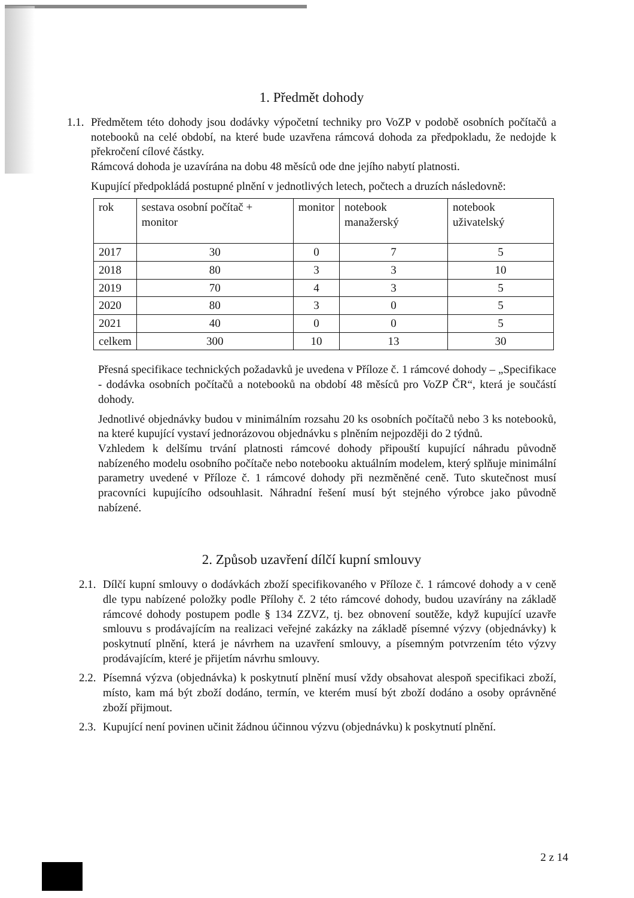1. Předmět dohody
1.1. Předmětem této dohody jsou dodávky výpočetní techniky pro VoZP v podobě osobních počítačů a notebooků na celé období, na které bude uzavřena rámcová dohoda za předpokladu, že nedojde k překročení cílové částky.
Rámcová dohoda je uzavírána na dobu 48 měsíců ode dne jejího nabytí platnosti.
Kupující předpokládá postupné plnění v jednotlivých letech, počtech a druzích následovně:
| rok | sestava osobní počítač + monitor | monitor | notebook manažerský | notebook uživatelský |
| --- | --- | --- | --- | --- |
| 2017 | 30 | 0 | 7 | 5 |
| 2018 | 80 | 3 | 3 | 10 |
| 2019 | 70 | 4 | 3 | 5 |
| 2020 | 80 | 3 | 0 | 5 |
| 2021 | 40 | 0 | 0 | 5 |
| celkem | 300 | 10 | 13 | 30 |
Přesná specifikace technických požadavků je uvedena v Příloze č. 1 rámcové dohody – „Specifikace - dodávka osobních počítačů a notebooků na období 48 měsíců pro VoZP ČR“, která je součástí dohody.
Jednotlivé objednávky budou v minimálním rozsahu 20 ks osobních počítačů nebo 3 ks notebooků, na které kupující vystaví jednorázovou objednávku s plněním nejpozději do 2 týdnů.
Vzhledem k delšímu trvání platnosti rámcové dohody připouští kupující náhradu původně nabízeného modelu osobního počítače nebo notebooku aktuálním modelem, který splňuje minimální parametry uvedené v Příloze č. 1 rámcové dohody při nezměněné ceně. Tuto skutečnost musí pracovníci kupujícího odsouhlasit. Náhradní řešení musí být stejného výrobce jako původně nabízené.
2. Způsob uzavření dílčí kupní smlouvy
2.1. Dílčí kupní smlouvy o dodávkách zboží specifikovaného v Příloze č. 1 rámcové dohody a v ceně dle typu nabízené položky podle Přílohy č. 2 této rámcové dohody, budou uzavírány na základě rámcové dohody postupem podle § 134 ZZVZ, tj. bez obnovení soutěže, když kupující uzavře smlouvu s prodávajícím na realizaci veřejné zakázky na základě písemné výzvy (objednávky) k poskytnutí plnění, která je návrhem na uzavření smlouvy, a písemným potvrzením této výzvy prodávajícím, které je přijetím návrhu smlouvy.
2.2. Písemná výzva (objednávka) k poskytnutí plnění musí vždy obsahovat alespoň specifikaci zboží, místo, kam má být zboží dodáno, termín, ve kterém musí být zboží dodáno a osoby oprávněné zboží přijmout.
2.3. Kupující není povinen učinit žádnou účinnou výzvu (objednávku) k poskytnutí plnění.
2 z 14